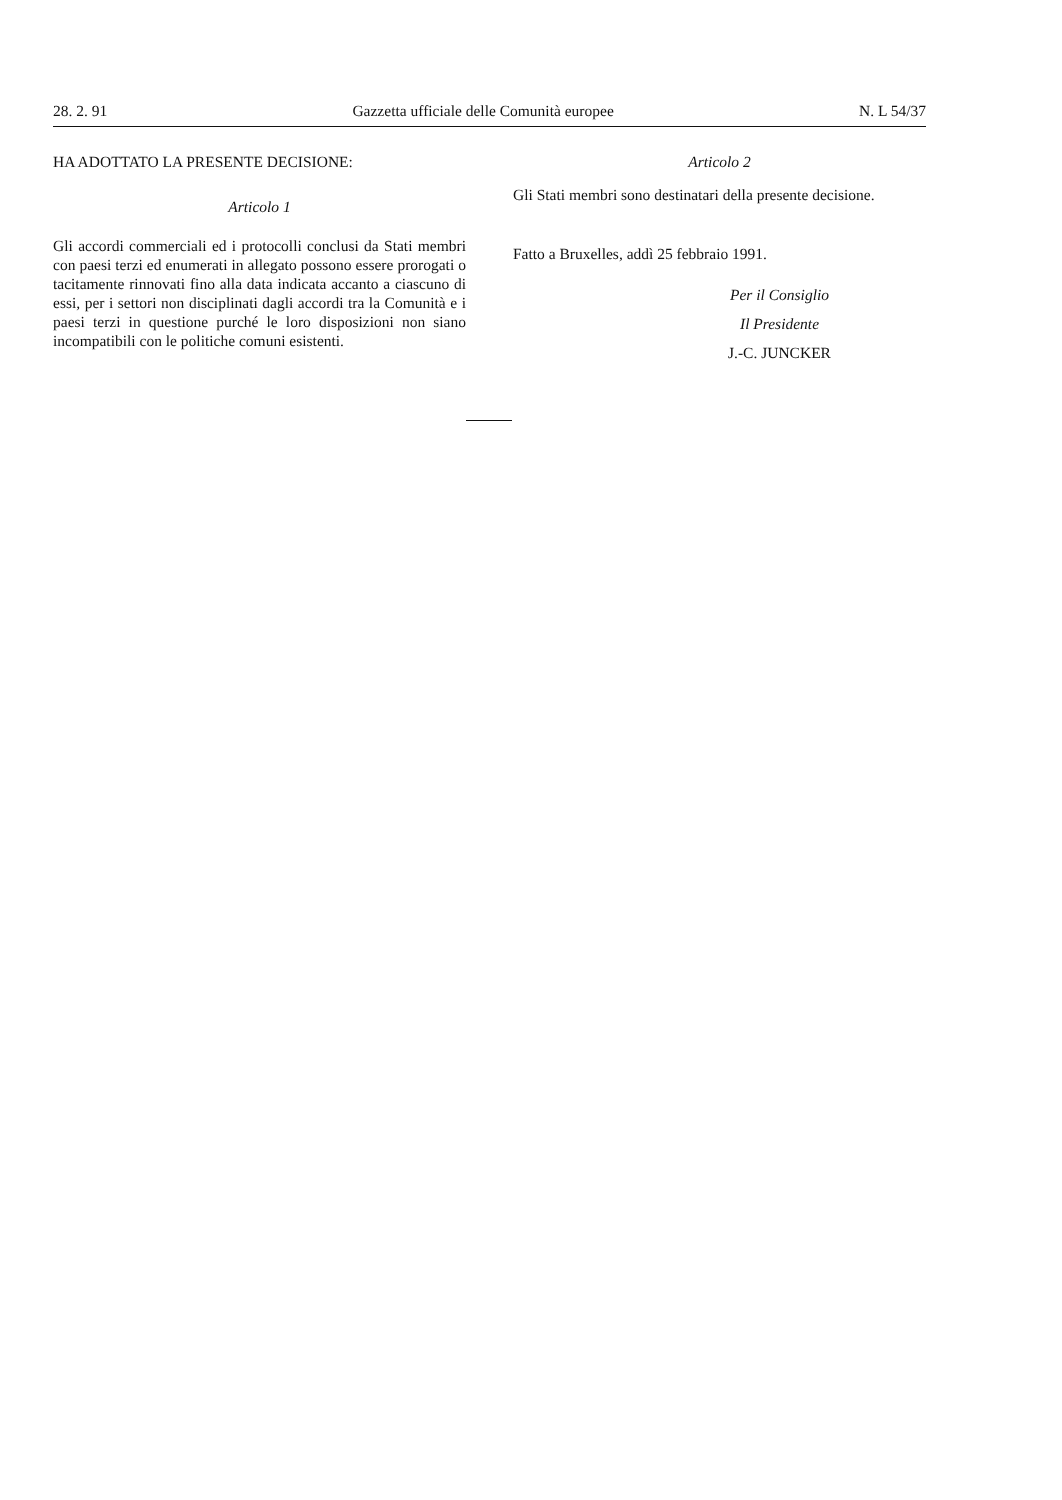28. 2. 91 Gazzetta ufficiale delle Comunità europee N. L 54/37
HA ADOTTATO LA PRESENTE DECISIONE:
Articolo 1
Gli accordi commerciali ed i protocolli conclusi da Stati membri con paesi terzi ed enumerati in allegato possono essere prorogati o tacitamente rinnovati fino alla data indicata accanto a ciascuno di essi, per i settori non disciplinati dagli accordi tra la Comunità e i paesi terzi in questione purché le loro disposizioni non siano incompatibili con le politiche comuni esistenti.
Articolo 2
Gli Stati membri sono destinatari della presente decisione.
Fatto a Bruxelles, addì 25 febbraio 1991.
Per il Consiglio
Il Presidente
J.-C. JUNCKER